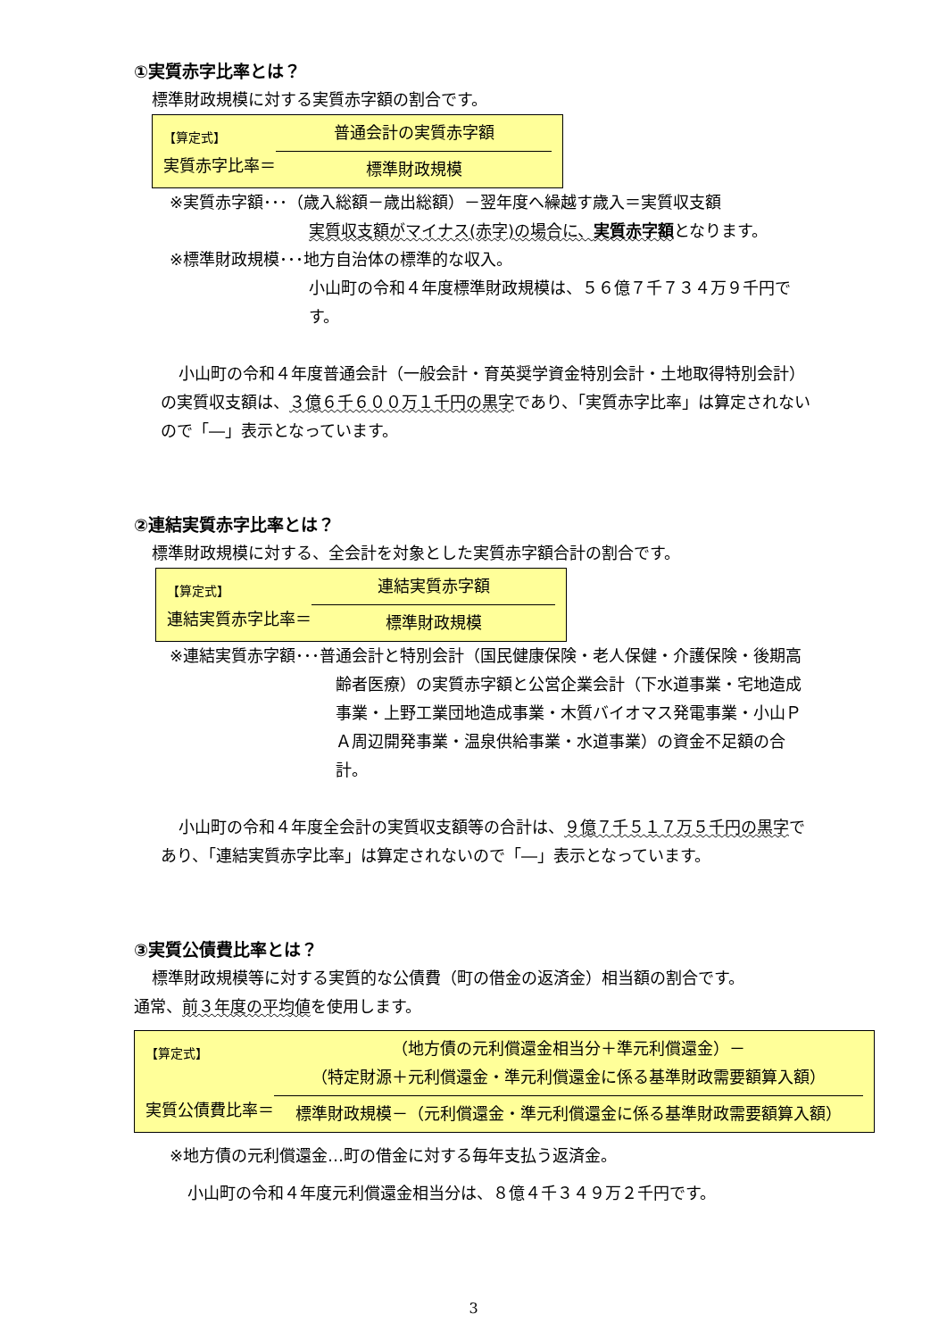①実質赤字比率とは？
標準財政規模に対する実質赤字額の割合です。
【算定式】
実質赤字比率＝
普通会計の実質赤字額
標準財政規模
※実質赤字額･･･（歳入総額－歳出総額）－翌年度へ繰越す歳入＝実質収支額
実質収支額がマイナス(赤字)の場合に、実質赤字額となります。
※標準財政規模･･･地方自治体の標準的な収入。
小山町の令和４年度標準財政規模は、５６億７千７３４万９千円です。
小山町の令和４年度普通会計（一般会計・育英奨学資金特別会計・土地取得特別会計）の実質収支額は、３億６千６００万１千円の黒字であり、「実質赤字比率」は算定されないので「―」表示となっています。
②連結実質赤字比率とは？
標準財政規模に対する、全会計を対象とした実質赤字額合計の割合です。
【算定式】
連結実質赤字比率＝
連結実質赤字額
標準財政規模
※連結実質赤字額･･･普通会計と特別会計（国民健康保険・老人保健・介護保険・後期高齢者医療）の実質赤字額と公営企業会計（下水道事業・宅地造成事業・上野工業団地造成事業・木質バイオマス発電事業・小山ＰＡ周辺開発事業・温泉供給事業・水道事業）の資金不足額の合計。
小山町の令和４年度全会計の実質収支額等の合計は、９億７千５１７万５千円の黒字であり、「連結実質赤字比率」は算定されないので「―」表示となっています。
③実質公債費比率とは？
標準財政規模等に対する実質的な公債費（町の借金の返済金）相当額の割合です。
通常、前３年度の平均値を使用します。
【算定式】
実質公債費比率＝
（地方債の元利償還金相当分＋準元利償還金）－
（特定財源＋元利償還金・準元利償還金に係る基準財政需要額算入額）
標準財政規模－（元利償還金・準元利償還金に係る基準財政需要額算入額）
※地方債の元利償還金…町の借金に対する毎年支払う返済金。
小山町の令和４年度元利償還金相当分は、８億４千３４９万２千円です。
3